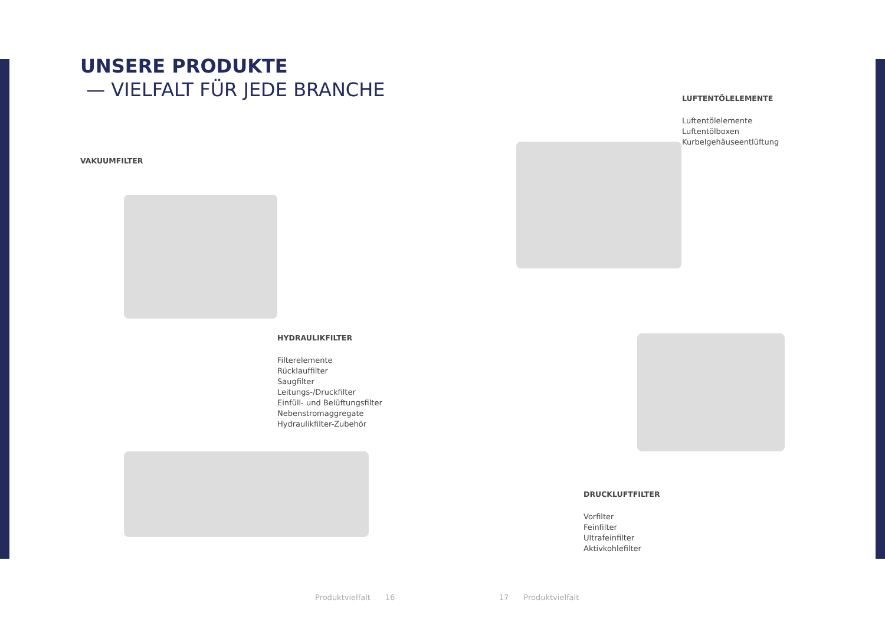UNSERE PRODUKTE
— VIELFALT FÜR JEDE BRANCHE
VAKUUMFILTER
HYDRAULIKFILTER
Filterelemente
Rücklauffilter
Saugfilter
Leitungs-/Druckfilter
Einfüll- und Belüftungsfilter
Nebenstromaggregate
Hydraulikfilter-Zubehör
Produktvielfalt 16
LUFTENTÖLELEMENTE
Luftentölelemente
Luftentölboxen
Kurbelgehäuseentlüftung
DRUCKLUFTFILTER
Vorfilter
Feinfilter
Ultrafeinfilter
Aktivkohlefilter
17 Produktvielfalt